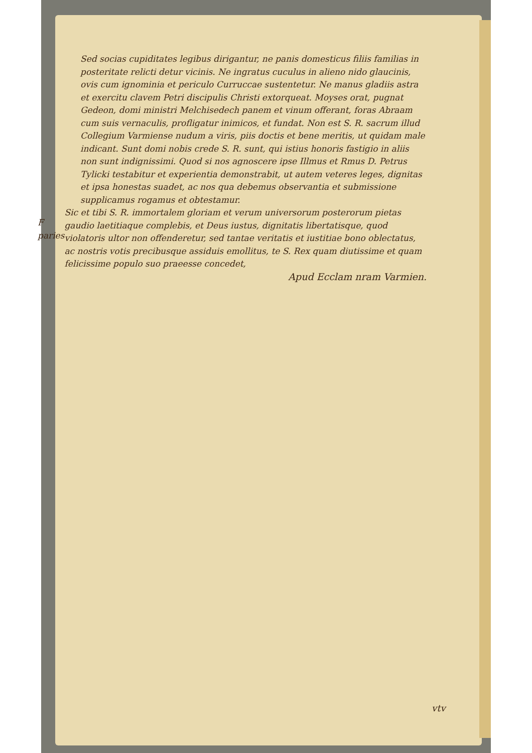Sed socias cupiditates legibus dirigantur, ne panis domesticus filiis familias in posteritate relicti detur vicinis. Ne ingratus cuculus in alieno nido glaucinis, ovis cum ignominia et periculo Curruccae sustentetur. Ne manus gladiis astra et exercitu clavem Petri discipulis Christi extorqueat. Moyses orat, pugnat Gedeon, domi ministri Melchisedech panem et vinum offerant, foras Abraam cum suis vernaculis, profligatur inimicos, et fundat. Non est S. R. sacrum illud Collegium Varmiense nudum a viris, piis doctis et bene meritis, ut quidam male indicant. Sunt domi nobis crede S. R. sunt, qui istius honoris fastigio in aliis non sunt indignissimi. Quod si nos agnoscere ipse Illmus et Rmus D. Petrus Tylicki testabitur et experientia demonstrabit, ut autem veteres leges, dignitas et ipsa honestas suadet, ac nos qua debemus observantia et submissione supplicamus rogamus et obtestamur.
F paries
Sic et tibi S. R. immortalem gloriam et verum universorum posterorum pietas gaudio laetitiaque complebis, et Deus iustus, dignitatis libertatisque, quod violatoris ultor non offenderetur, sed tantae veritatis et iustitiae bono oblectatus, ac nostris votis precibusque assiduis emollitus, te S. Rex quam diutissime et quam felicissime populo suo praeesse concedet,
Apud Ecclam nram Varmien.
vtv